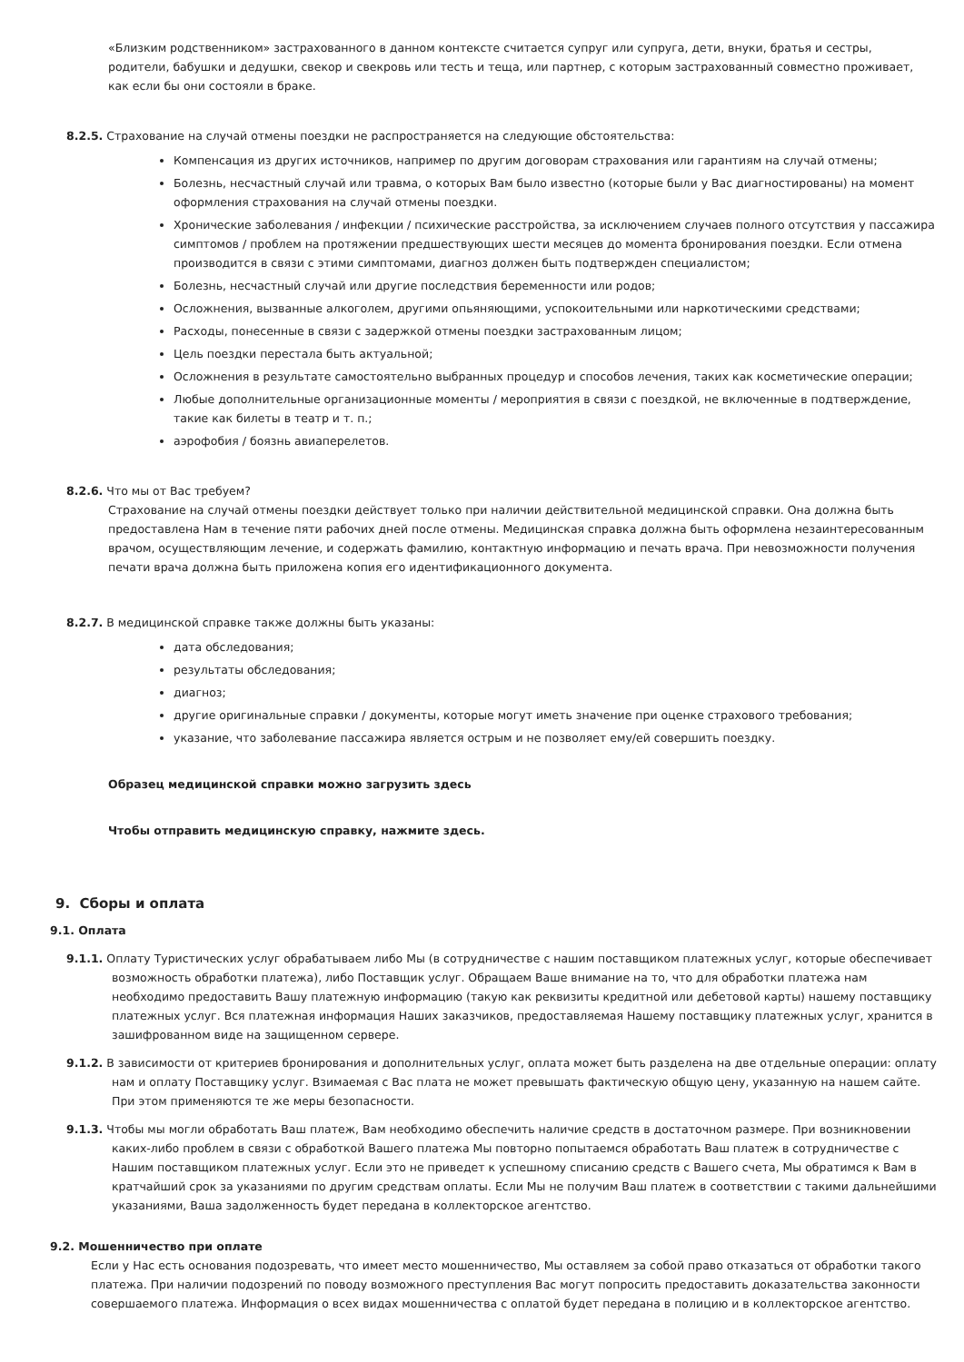«Близким родственником» застрахованного в данном контексте считается супруг или супруга, дети, внуки, братья и сестры, родители, бабушки и дедушки, свекор и свекровь или тесть и теща, или партнер, с которым застрахованный совместно проживает, как если бы они состояли в браке.
8.2.5. Страхование на случай отмены поездки не распространяется на следующие обстоятельства:
Компенсация из других источников, например по другим договорам страхования или гарантиям на случай отмены;
Болезнь, несчастный случай или травма, о которых Вам было известно (которые были у Вас диагностированы) на момент оформления страхования на случай отмены поездки.
Хронические заболевания / инфекции / психические расстройства, за исключением случаев полного отсутствия у пассажира симптомов / проблем на протяжении предшествующих шести месяцев до момента бронирования поездки. Если отмена производится в связи с этими симптомами, диагноз должен быть подтвержден специалистом;
Болезнь, несчастный случай или другие последствия беременности или родов;
Осложнения, вызванные алкоголем, другими опьяняющими, успокоительными или наркотическими средствами;
Расходы, понесенные в связи с задержкой отмены поездки застрахованным лицом;
Цель поездки перестала быть актуальной;
Осложнения в результате самостоятельно выбранных процедур и способов лечения, таких как косметические операции;
Любые дополнительные организационные моменты / мероприятия в связи с поездкой, не включенные в подтверждение, такие как билеты в театр и т. п.;
аэрофобия / боязнь авиаперелетов.
8.2.6. Что мы от Вас требуем?
Страхование на случай отмены поездки действует только при наличии действительной медицинской справки. Она должна быть предоставлена Нам в течение пяти рабочих дней после отмены. Медицинская справка должна быть оформлена незаинтересованным врачом, осуществляющим лечение, и содержать фамилию, контактную информацию и печать врача. При невозможности получения печати врача должна быть приложена копия его идентификационного документа.
8.2.7. В медицинской справке также должны быть указаны:
дата обследования;
результаты обследования;
диагноз;
другие оригинальные справки / документы, которые могут иметь значение при оценке страхового требования;
указание, что заболевание пассажира является острым и не позволяет ему/ей совершить поездку.
Образец медицинской справки можно загрузить здесь
Чтобы отправить медицинскую справку, нажмите здесь.
9. Сборы и оплата
9.1. Оплата
9.1.1. Оплату Туристических услуг обрабатываем либо Мы (в сотрудничестве с нашим поставщиком платежных услуг, которые обеспечивает возможность обработки платежа), либо Поставщик услуг. Обращаем Ваше внимание на то, что для обработки платежа нам необходимо предоставить Вашу платежную информацию (такую как реквизиты кредитной или дебетовой карты) нашему поставщику платежных услуг. Вся платежная информация Наших заказчиков, предоставляемая Нашему поставщику платежных услуг, хранится в зашифрованном виде на защищенном сервере.
9.1.2. В зависимости от критериев бронирования и дополнительных услуг, оплата может быть разделена на две отдельные операции: оплату нам и оплату Поставщику услуг. Взимаемая с Вас плата не может превышать фактическую общую цену, указанную на нашем сайте. При этом применяются те же меры безопасности.
9.1.3. Чтобы мы могли обработать Ваш платеж, Вам необходимо обеспечить наличие средств в достаточном размере. При возникновении каких-либо проблем в связи с обработкой Вашего платежа Мы повторно попытаемся обработать Ваш платеж в сотрудничестве с Нашим поставщиком платежных услуг. Если это не приведет к успешному списанию средств с Вашего счета, Мы обратимся к Вам в кратчайший срок за указаниями по другим средствам оплаты. Если Мы не получим Ваш платеж в соответствии с такими дальнейшими указаниями, Ваша задолженность будет передана в коллекторское агентство.
9.2. Мошенничество при оплате
Если у Нас есть основания подозревать, что имеет место мошенничество, Мы оставляем за собой право отказаться от обработки такого платежа. При наличии подозрений по поводу возможного преступления Вас могут попросить предоставить доказательства законности совершаемого платежа. Информация о всех видах мошенничества с оплатой будет передана в полицию и в коллекторское агентство.